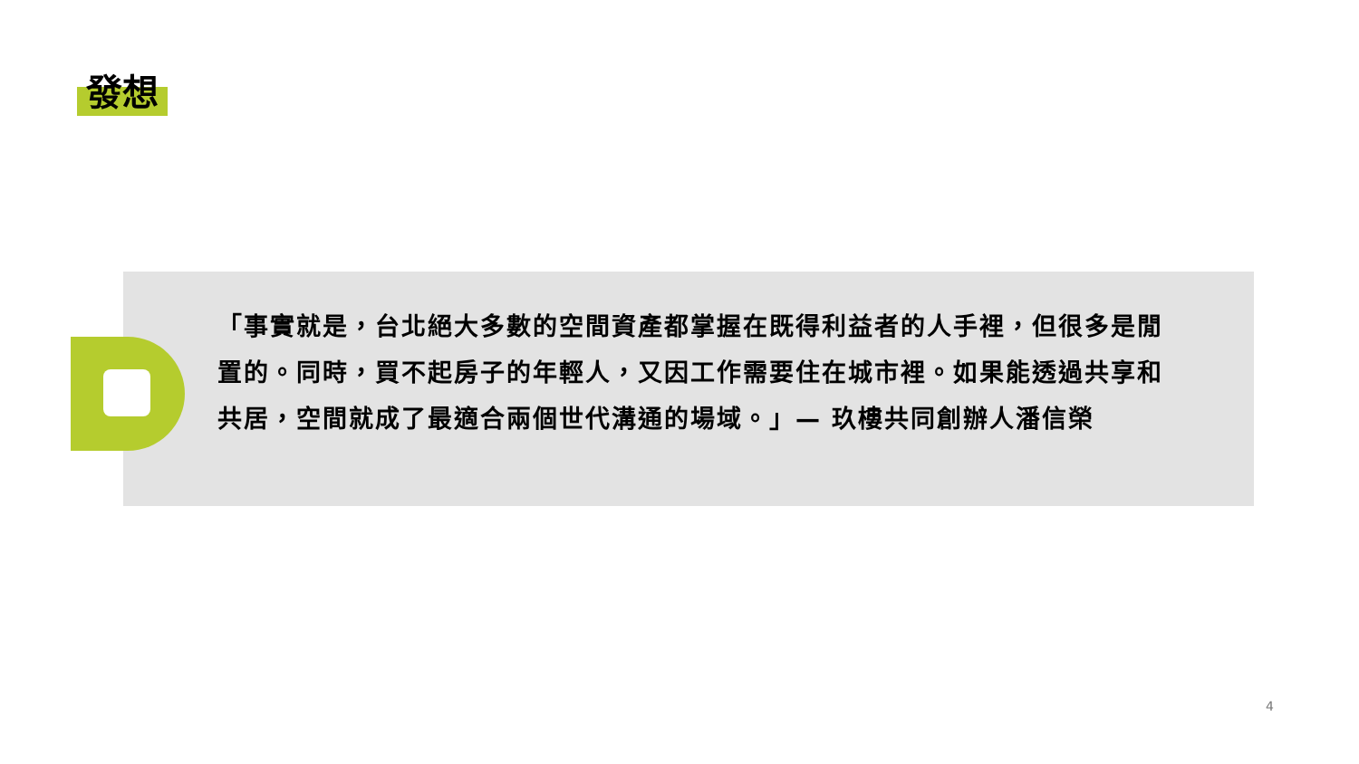發想
「事實就是，台北絕大多數的空間資產都掌握在既得利益者的人手裡，但很多是閒置的。同時，買不起房子的年輕人，又因工作需要住在城市裡。如果能透過共享和共居，空間就成了最適合兩個世代溝通的場域。」— 玖樓共同創辦人潘信榮
4